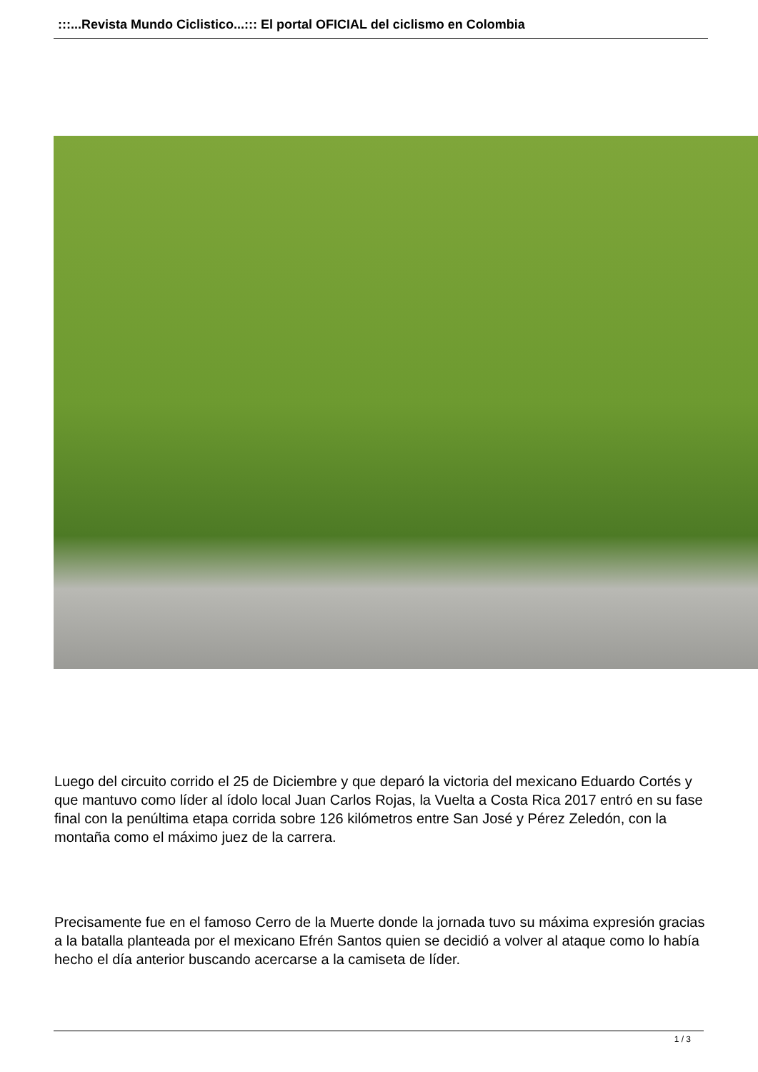:::...Revista Mundo Ciclistico...::: El portal OFICIAL del ciclismo en Colombia
Luego del circuito corrido el 25 de Diciembre y que deparó la victoria del mexicano Eduardo Cortés y que mantuvo como líder al ídolo local Juan Carlos Rojas, la Vuelta a Costa Rica 2017 entró en su fase final con la penúltima etapa corrida sobre 126 kilómetros entre San José y Pérez Zeledón, con la montaña como el máximo juez de la carrera.
Precisamente fue en el famoso Cerro de la Muerte donde la jornada tuvo su máxima expresión gracias a la batalla planteada por el mexicano Efrén Santos quien se decidió a volver al ataque como lo había hecho el día anterior buscando acercarse a la camiseta de líder.
1 / 3